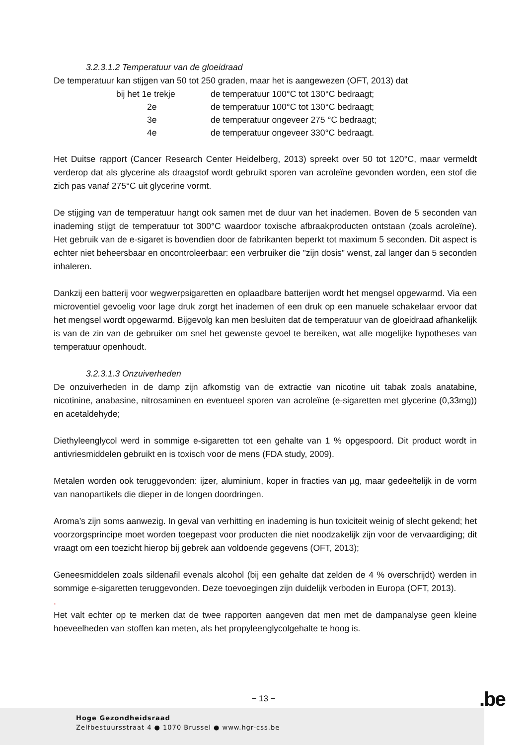3.2.3.1.2 Temperatuur van de gloeidraad
De temperatuur kan stijgen van 50 tot 250 graden, maar het is aangewezen (OFT, 2013) dat
| bij het 1e trekje | de temperatuur 100°C tot 130°C bedraagt; |
| 2e | de temperatuur 100°C tot 130°C bedraagt; |
| 3e | de temperatuur ongeveer 275 °C bedraagt; |
| 4e | de temperatuur ongeveer 330°C bedraagt. |
Het Duitse rapport (Cancer Research Center Heidelberg, 2013) spreekt over 50 tot 120°C, maar vermeldt verderop dat als glycerine als draagstof wordt gebruikt sporen van acroleïne gevonden worden, een stof die zich pas vanaf 275°C uit glycerine vormt.
De stijging van de temperatuur hangt ook samen met de duur van het inademen. Boven de 5 seconden van inademing stijgt de temperatuur tot 300°C waardoor toxische afbraakproducten ontstaan (zoals acroleïne). Het gebruik van de e-sigaret is bovendien door de fabrikanten beperkt tot maximum 5 seconden. Dit aspect is echter niet beheersbaar en oncontroleerbaar: een verbruiker die "zijn dosis" wenst, zal langer dan 5 seconden inhaleren.
Dankzij een batterij voor wegwerpsigaretten en oplaadbare batterijen wordt het mengsel opgewarmd. Via een microventiel gevoelig voor lage druk zorgt het inademen of een druk op een manuele schakelaar ervoor dat het mengsel wordt opgewarmd. Bijgevolg kan men besluiten dat de temperatuur van de gloeidraad afhankelijk is van de zin van de gebruiker om snel het gewenste gevoel te bereiken, wat alle mogelijke hypotheses van temperatuur openhoudt.
3.2.3.1.3 Onzuiverheden
De onzuiverheden in de damp zijn afkomstig van de extractie van nicotine uit tabak zoals anatabine, nicotinine, anabasine, nitrosaminen en eventueel sporen van acroleïne (e-sigaretten met glycerine (0,33mg)) en acetaldehyde;
Diethyleenglycol werd in sommige e-sigaretten tot een gehalte van 1 % opgespoord. Dit product wordt in antivriesmiddelen gebruikt en is toxisch voor de mens (FDA study, 2009).
Metalen worden ook teruggevonden: ijzer, aluminium, koper in fracties van µg, maar gedeeltelijk in de vorm van nanopartikels die dieper in de longen doordringen.
Aroma’s zijn soms aanwezig. In geval van verhitting en inademing is hun toxiciteit weinig of slecht gekend; het voorzorgsprincipe moet worden toegepast voor producten die niet noodzakelijk zijn voor de vervaardiging; dit vraagt om een toezicht hierop bij gebrek aan voldoende gegevens (OFT, 2013);
Geneesmiddelen zoals sildenafil evenals alcohol (bij een gehalte dat zelden de 4 % overschrijdt) werden in sommige e-sigaretten teruggevonden. Deze toevoegingen zijn duidelijk verboden in Europa (OFT, 2013).
.
Het valt echter op te merken dat de twee rapporten aangeven dat men met de dampanalyse geen kleine hoeveelheden van stoffen kan meten, als het propyleenglycolgehalte te hoog is.
− 13 − .be
Hoge Gezondheidsraad
Zelfbestuursstraat 4 ● 1070 Brussel ● www.hgr-css.be